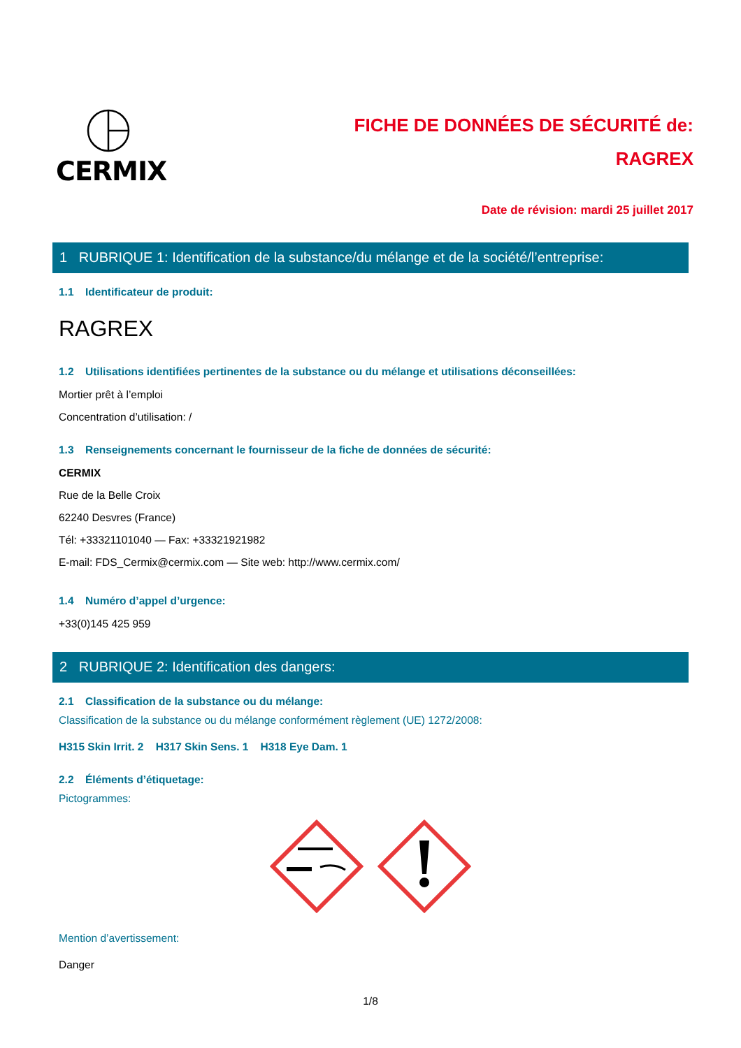CERMIX
FICHE DE DONNÉES DE SÉCURITÉ de:
RAGREX
Date de révision: mardi 25 juillet 2017
1 RUBRIQUE 1: Identification de la substance/du mélange et de la société/l’entreprise:
1.1 Identificateur de produit:
RAGREX
1.2 Utilisations identifiées pertinentes de la substance ou du mélange et utilisations déconseillées:
Mortier prêt à l’emploi
Concentration d’utilisation: /
1.3 Renseignements concernant le fournisseur de la fiche de données de sécurité:
CERMIX
Rue de la Belle Croix
62240 Desvres (France)
Tél: +33321101040 — Fax: +33321921982
E-mail: FDS_Cermix@cermix.com — Site web: http://www.cermix.com/
1.4 Numéro d’appel d’urgence:
+33(0)145 425 959
2 RUBRIQUE 2: Identification des dangers:
2.1 Classification de la substance ou du mélange:
Classification de la substance ou du mélange conformément règlement (UE) 1272/2008:
H315 Skin Irrit. 2 H317 Skin Sens. 1 H318 Eye Dam. 1
2.2 Éléments d’étiquetage:
Pictogrammes:
Mention d’avertissement:
Danger
1/8